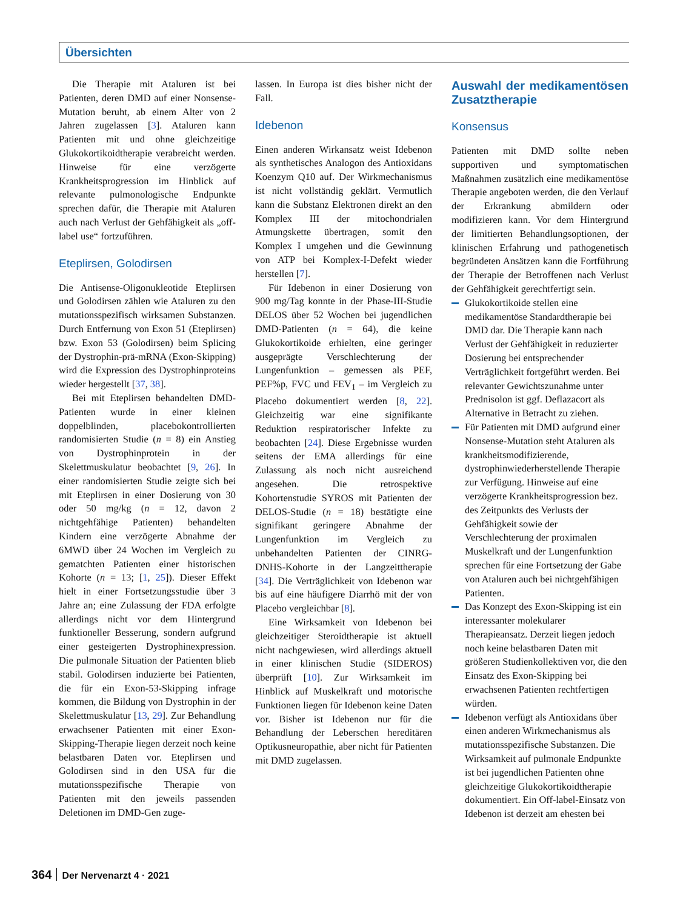Übersichten
Die Therapie mit Ataluren ist bei Patienten, deren DMD auf einer Nonsense-Mutation beruht, ab einem Alter von 2 Jahren zugelassen [3]. Ataluren kann Patienten mit und ohne gleichzeitige Glukokortikoidtherapie verabreicht werden. Hinweise für eine verzögerte Krankheitsprogression im Hinblick auf relevante pulmonologische Endpunkte sprechen dafür, die Therapie mit Ataluren auch nach Verlust der Gehfähigkeit als „off-label use“ fortzuführen.
Eteplirsen, Golodirsen
Die Antisense-Oligonukleotide Eteplirsen und Golodirsen zählen wie Ataluren zu den mutationsspezifisch wirksamen Substanzen. Durch Entfernung von Exon 51 (Eteplirsen) bzw. Exon 53 (Golodirsen) beim Splicing der Dystrophin-prä-mRNA (Exon-Skipping) wird die Expression des Dystrophinproteins wieder hergestellt [37, 38].
Bei mit Eteplirsen behandelten DMD-Patienten wurde in einer kleinen doppelblinden, placebokontrollierten randomisierten Studie (n = 8) ein Anstieg von Dystrophinprotein in der Skelettmuskulatur beobachtet [9, 26]. In einer randomisierten Studie zeigte sich bei mit Eteplirsen in einer Dosierung von 30 oder 50 mg/kg (n = 12, davon 2 nichtgehfähige Patienten) behandelten Kindern eine verzögerte Abnahme der 6MWD über 24 Wochen im Vergleich zu gematchten Patienten einer historischen Kohorte (n = 13; [1, 25]). Dieser Effekt hielt in einer Fortsetzungsstudie über 3 Jahre an; eine Zulassung der FDA erfolgte allerdings nicht vor dem Hintergrund funktioneller Besserung, sondern aufgrund einer gesteigerten Dystrophinexpression. Die pulmonale Situation der Patienten blieb stabil. Golodirsen induzierte bei Patienten, die für ein Exon-53-Skipping infrage kommen, die Bildung von Dystrophin in der Skelettmuskulatur [13, 29]. Zur Behandlung erwachsener Patienten mit einer Exon-Skipping-Therapie liegen derzeit noch keine belastbaren Daten vor. Eteplirsen und Golodirsen sind in den USA für die mutationsspezifische Therapie von Patienten mit den jeweils passenden Deletionen im DMD-Gen zuge-
lassen. In Europa ist dies bisher nicht der Fall.
Idebenon
Einen anderen Wirkansatz weist Idebenon als synthetisches Analogon des Antioxidans Koenzym Q10 auf. Der Wirkmechanismus ist nicht vollständig geklärt. Vermutlich kann die Substanz Elektronen direkt an den Komplex III der mitochondrialen Atmungskette übertragen, somit den Komplex I umgehen und die Gewinnung von ATP bei Komplex-I-Defekt wieder herstellen [7].
Für Idebenon in einer Dosierung von 900 mg/Tag konnte in der Phase-III-Studie DELOS über 52 Wochen bei jugendlichen DMD-Patienten (n = 64), die keine Glukokortikoide erhielten, eine geringer ausgeprägte Verschlechterung der Lungenfunktion – gemessen als PEF, PEF%p, FVC und FEV<sub>1</sub> – im Vergleich zu Placebo dokumentiert werden [8, 22]. Gleichzeitig war eine signifikante Reduktion respiratorischer Infekte zu beobachten [24]. Diese Ergebnisse wurden seitens der EMA allerdings für eine Zulassung als noch nicht ausreichend angesehen. Die retrospektive Kohortenstudie SYROS mit Patienten der DELOS-Studie (n = 18) bestätigte eine signifikant geringere Abnahme der Lungenfunktion im Vergleich zu unbehandelten Patienten der CINRG-DNHS-Kohorte in der Langzeittherapie [34]. Die Verträglichkeit von Idebenon war bis auf eine häufigere Diarrhö mit der von Placebo vergleichbar [8].
Eine Wirksamkeit von Idebenon bei gleichzeitiger Steroidtherapie ist aktuell nicht nachgewiesen, wird allerdings aktuell in einer klinischen Studie (SIDEROS) überprüft [10]. Zur Wirksamkeit im Hinblick auf Muskelkraft und motorische Funktionen liegen für Idebenon keine Daten vor. Bisher ist Idebenon nur für die Behandlung der Leberschen hereditären Optikusneuropathie, aber nicht für Patienten mit DMD zugelassen.
Auswahl der medikamentösen Zusatztherapie
Konsensus
Patienten mit DMD sollte neben supportiven und symptomatischen Maßnahmen zusätzlich eine medikamentöse Therapie angeboten werden, die den Verlauf der Erkrankung abmildern oder modifizieren kann. Vor dem Hintergrund der limitierten Behandlungsoptionen, der klinischen Erfahrung und pathogenetisch begründeten Ansätzen kann die Fortführung der Therapie der Betroffenen nach Verlust der Gehfähigkeit gerechtfertigt sein.
Glukokortikoide stellen eine medikamentöse Standardtherapie bei DMD dar. Die Therapie kann nach Verlust der Gehfähigkeit in reduzierter Dosierung bei entsprechender Verträglichkeit fortgeführt werden. Bei relevanter Gewichtszunahme unter Prednisolon ist ggf. Deflazacort als Alternative in Betracht zu ziehen.
Für Patienten mit DMD aufgrund einer Nonsense-Mutation steht Ataluren als krankheitsmodifizierende, dystrophinwiederherstellende Therapie zur Verfügung. Hinweise auf eine verzögerte Krankheitsprogression bez. des Zeitpunkts des Verlusts der Gehfähigkeit sowie der Verschlechterung der proximalen Muskelkraft und der Lungenfunktion sprechen für eine Fortsetzung der Gabe von Ataluren auch bei nichtgehfähigen Patienten.
Das Konzept des Exon-Skipping ist ein interessanter molekularer Therapieansatz. Derzeit liegen jedoch noch keine belastbaren Daten mit größeren Studienkollektiven vor, die den Einsatz des Exon-Skipping bei erwachsenen Patienten rechtfertigen würden.
Idebenon verfügt als Antioxidans über einen anderen Wirkmechanismus als mutationsspezifische Substanzen. Die Wirksamkeit auf pulmonale Endpunkte ist bei jugendlichen Patienten ohne gleichzeitige Glukokortikoidtherapie dokumentiert. Ein Off-label-Einsatz von Idebenon ist derzeit am ehesten bei
364 Der Nervenarzt 4 · 2021